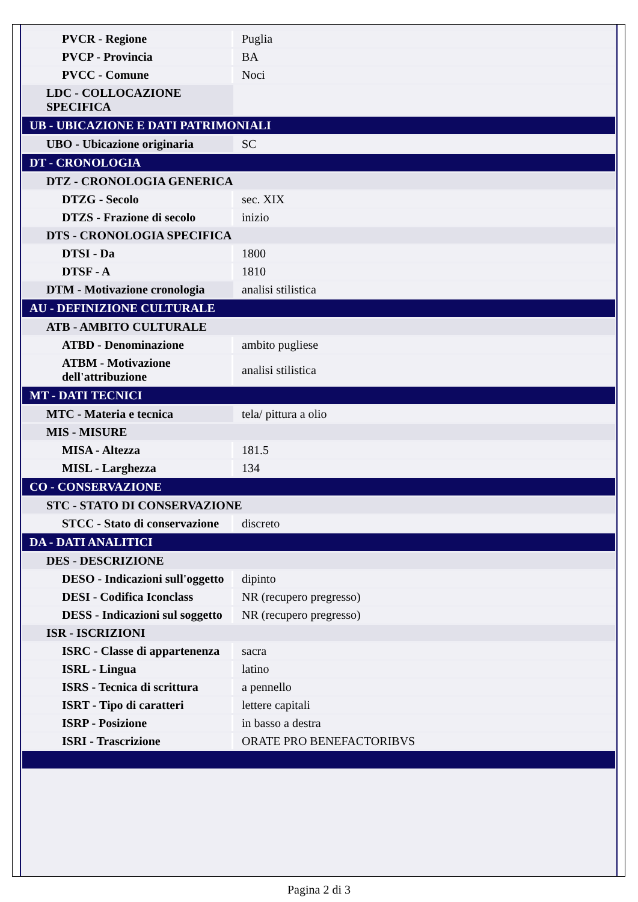| PVCR - Regione | Puglia |
| PVCP - Provincia | BA |
| PVCC - Comune | Noci |
| LDC - COLLOCAZIONE SPECIFICA | |
| UB - UBICAZIONE E DATI PATRIMONIALI | |
| UBO - Ubicazione originaria | SC |
| DT - CRONOLOGIA | |
| DTZ - CRONOLOGIA GENERICA | |
| DTZG - Secolo | sec. XIX |
| DTZS - Frazione di secolo | inizio |
| DTS - CRONOLOGIA SPECIFICA | |
| DTSI - Da | 1800 |
| DTSF - A | 1810 |
| DTM - Motivazione cronologia | analisi stilistica |
| AU - DEFINIZIONE CULTURALE | |
| ATB - AMBITO CULTURALE | |
| ATBD - Denominazione | ambito pugliese |
| ATBM - Motivazione dell'attribuzione | analisi stilistica |
| MT - DATI TECNICI | |
| MTC - Materia e tecnica | tela/ pittura a olio |
| MIS - MISURE | |
| MISA - Altezza | 181.5 |
| MISL - Larghezza | 134 |
| CO - CONSERVAZIONE | |
| STC - STATO DI CONSERVAZIONE | |
| STCC - Stato di conservazione | discreto |
| DA - DATI ANALITICI | |
| DES - DESCRIZIONE | |
| DESO - Indicazioni sull'oggetto | dipinto |
| DESI - Codifica Iconclass | NR (recupero pregresso) |
| DESS - Indicazioni sul soggetto | NR (recupero pregresso) |
| ISR - ISCRIZIONI | |
| ISRC - Classe di appartenenza | sacra |
| ISRL - Lingua | latino |
| ISRS - Tecnica di scrittura | a pennello |
| ISRT - Tipo di caratteri | lettere capitali |
| ISRP - Posizione | in basso a destra |
| ISRI - Trascrizione | ORATE PRO BENEFACTORIBVS |
Pagina 2 di 3